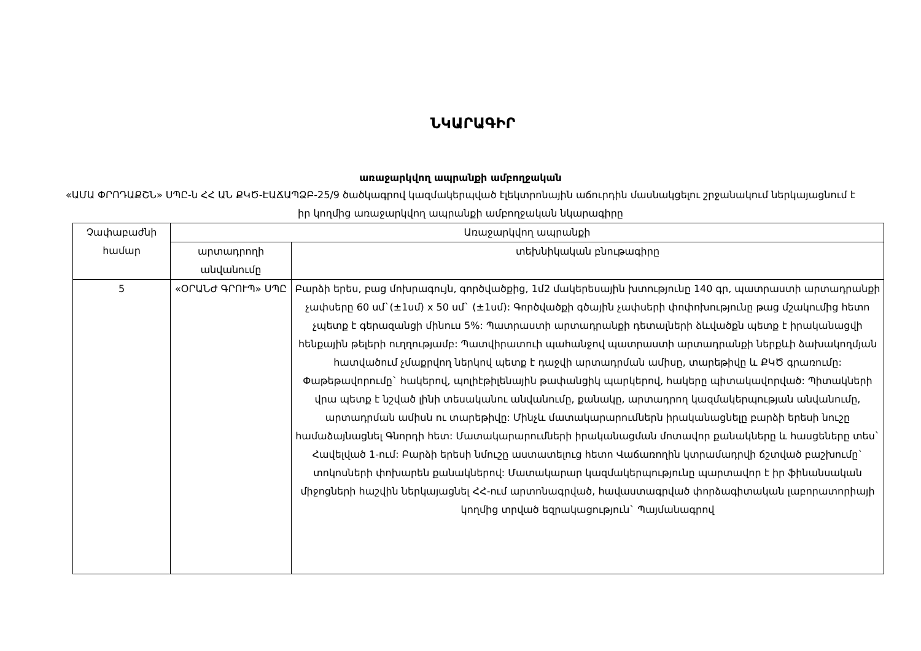ՆԿԱՐԱԳԻՐ
առաջարկվող ապրանքի ամբողջական
«ԱՄԱ ՓՐՈԴԱՔՇՆ» ՍՊԸ-ն ՀՀ ԱՆ ՔԿԾ-ԷԱՃԱՊՁԲ-25/9 ծածկագրով կազմակերպված էլեկտրոնային աճուրդին մասնակցելու շրջանակում ներկայացնում է իր կողմից առաջարկվող ապրանքի ամբողջական նկարագիրը
| Չափաբաժնի համար | Առաջարկվող ապրանքի | |
| --- | --- | --- |
| | արտադրողի անվանումը | տեխնիկական բնութագիրը |
| 5 | «ՕՐԱՆԺ ԳՐՈՒՊ» ՍՊԸ | Բարձի երես, բաց մոխրագույն, գործվածքից, 1մ2 մակերեսային խտությունը 140 գր, պատրաստի արտադրանքի չափսերը 60 սմ`(±1սմ) x 50 սմ` (±1սմ): Գործվածքի գծային չափսերի փոփոխությունը թաց մշակումից հետո չպետք է գերազանցի մինուս 5%: Պատրաստի արտադրանքի դետալների ձևվածքն պետք է իրականացվի հենքային թելերի ուղղությամբ: Պատվիրատուի պահանջով պատրաստի արտադրանքի ներքևի ձախակողմյան հատվածում չմաքրվող ներկով պետք է դաջվի արտադրման ամիսը, տարեթիվը և ՔԿԾ գրառումը: Փաթեթավորումը` հակերով, պոլիէթիլենային թափանցիկ պարկերով, հակերը պիտակավորված: Պիտակների վրա պետք է նշված լինի տեսականու անվանումը, քանակը, արտադրող կազմակերպության անվանումը, արտադրման ամիսն ու տարեթիվը: Մինչև մատակարարումներն իրականացնելը բարձի երեսի նուշը համաձայնացնել Գնորդի հետ: Մատակարարումների իրականացման մոտավոր քանակները և հասցեները տես` Հավելված 1-ում: Բարձի երեսի նմուշը աստատելուց հետո Վաճառողին կտրամադրվի ճշտված բաշխումը` տոկոսների փոխարեն քանակներով: Մատակարար կազմակերպությունը պարտավոր է իր ֆինանսական միջոցների հաշվին ներկայացնել ՀՀ-ում արտոնագրված, հավաստագրված փորձագիտական լաբորատորիայի կողմից տրված եզրակացություն` Պայմանագրով |